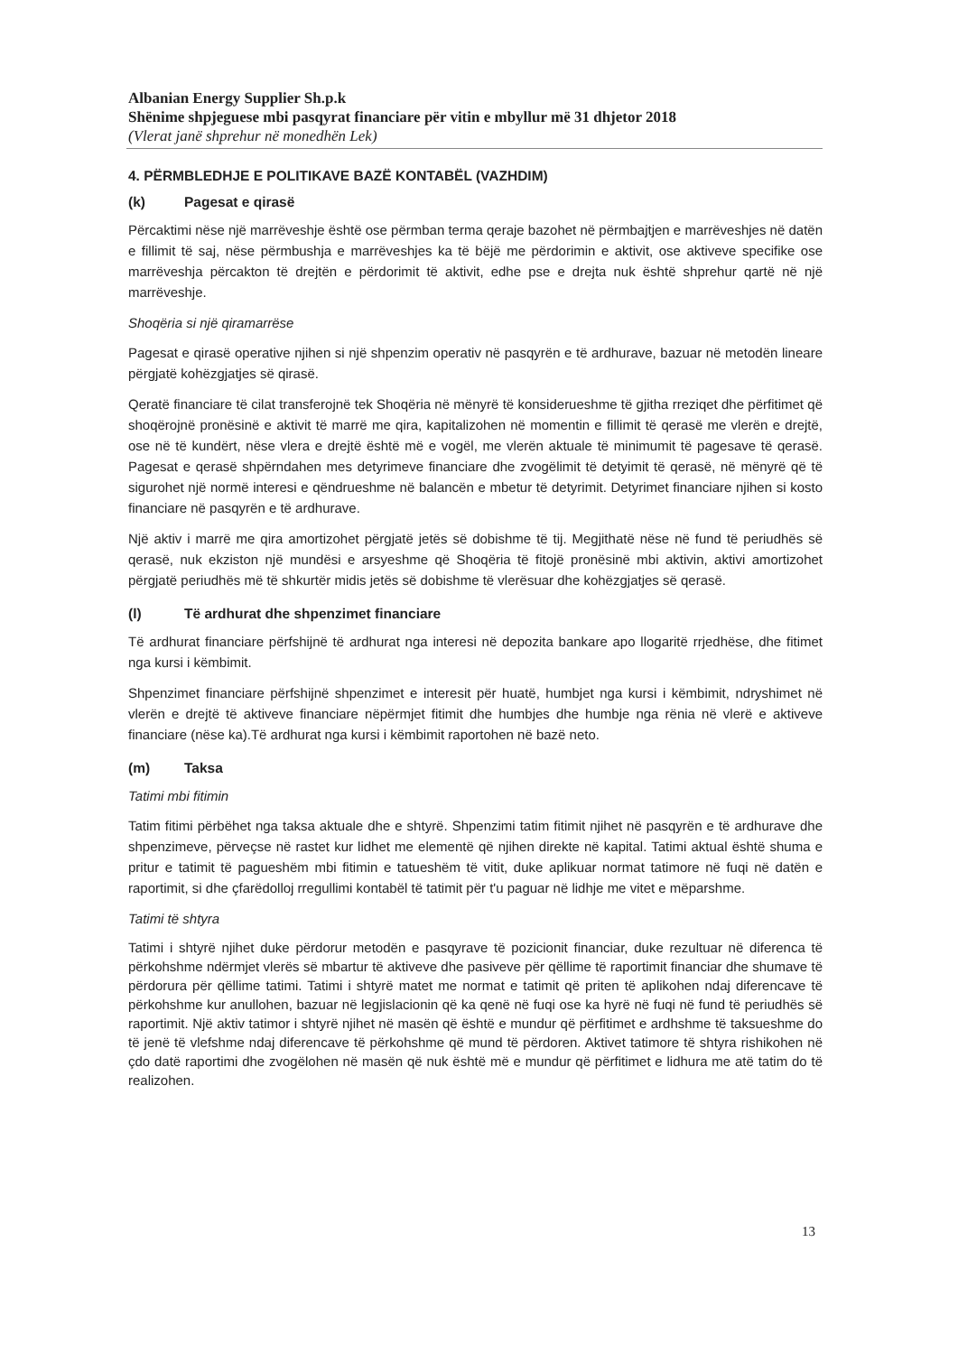Albanian Energy Supplier Sh.p.k
Shënime shpjeguese mbi pasqyrat financiare për vitin e mbyllur më 31 dhjetor 2018
(Vlerat janë shprehur në monedhën Lek)
4. PËRMBLEDHJE E POLITIKAVE BAZË KONTABËL (VAZHDIM)
(k) Pagesat e qirasë
Përcaktimi nëse një marrëveshje është ose përmban terma qeraje bazohet në përmbajtjen e marrëveshjes në datën e fillimit të saj, nëse përmbushja e marrëveshjes ka të bëjë me përdorimin e aktivit, ose aktiveve specifike ose marrëveshja përcakton të drejtën e përdorimit të aktivit, edhe pse e drejta nuk është shprehur qartë në një marrëveshje.
Shoqëria si një qiramarrëse
Pagesat e qirasë operative njihen si një shpenzim operativ në pasqyrën e të ardhurave, bazuar në metodën lineare përgjatë kohëzgjatjes së qirasë.
Qeratë financiare të cilat transferojnë tek Shoqëria në mënyrë të konsiderueshme të gjitha rreziqet dhe përfitimet që shoqërojnë pronësinë e aktivit të marrë me qira, kapitalizohen në momentin e fillimit të qerasë me vlerën e drejtë, ose në të kundërt, nëse vlera e drejtë është më e vogël, me vlerën aktuale të minimumit të pagesave të qerasë. Pagesat e qerasë shpërndahen mes detyrimeve financiare dhe zvogëlimit të detyimit të qerasë, në mënyrë që të sigurohet një normë interesi e qëndrueshme në balancën e mbetur të detyrimit. Detyrimet financiare njihen si kosto financiare në pasqyrën e të ardhurave.
Një aktiv i marrë me qira amortizohet përgjatë jetës së dobishme të tij. Megjithatë nëse në fund të periudhës së qerasë, nuk ekziston një mundësi e arsyeshme që Shoqëria të fitojë pronësinë mbi aktivin, aktivi amortizohet përgjatë periudhës më të shkurtër midis jetës së dobishme të vlerësuar dhe kohëzgjatjes së qerasë.
(l) Të ardhurat dhe shpenzimet financiare
Të ardhurat financiare përfshijnë të ardhurat nga interesi në depozita bankare apo llogaritë rrjedhëse, dhe fitimet nga kursi i këmbimit.
Shpenzimet financiare përfshijnë shpenzimet e interesit për huatë, humbjet nga kursi i këmbimit, ndryshimet në vlerën e drejtë të aktiveve financiare nëpërmjet fitimit dhe humbjes dhe humbje nga rënia në vlerë e aktiveve financiare (nëse ka).Të ardhurat nga kursi i këmbimit raportohen në bazë neto.
(m) Taksa
Tatimi mbi fitimin
Tatim fitimi përbëhet nga taksa aktuale dhe e shtyrë. Shpenzimi tatim fitimit njihet në pasqyrën e të ardhurave dhe shpenzimeve, përveçse në rastet kur lidhet me elementë që njihen direkte në kapital. Tatimi aktual është shuma e pritur e tatimit të pagueshëm mbi fitimin e tatueshëm të vitit, duke aplikuar normat tatimore në fuqi në datën e raportimit, si dhe çfarëdolloj rregullimi kontabël të tatimit për t'u paguar në lidhje me vitet e mëparshme.
Tatimi të shtyra
Tatimi i shtyrë njihet duke përdorur metodën e pasqyrave të pozicionit financiar, duke rezultuar në diferenca të përkohshme ndërmjet vlerës së mbartur të aktiveve dhe pasiveve për qëllime të raportimit financiar dhe shumave të përdorura për qëllime tatimi. Tatimi i shtyrë matet me normat e tatimit që priten të aplikohen ndaj diferencave të përkohshme kur anullohen, bazuar në legjislacionin që ka qenë në fuqi ose ka hyrë në fuqi në fund të periudhës së raportimit. Një aktiv tatimor i shtyrë njihet në masën që është e mundur që përfitimet e ardhshme të taksueshme do të jenë të vlefshme ndaj diferencave të përkohshme që mund të përdoren. Aktivet tatimore të shtyra rishikohen në çdo datë raportimi dhe zvogëlohen në masën që nuk është më e mundur që përfitimet e lidhura me atë tatim do të realizohen.
13